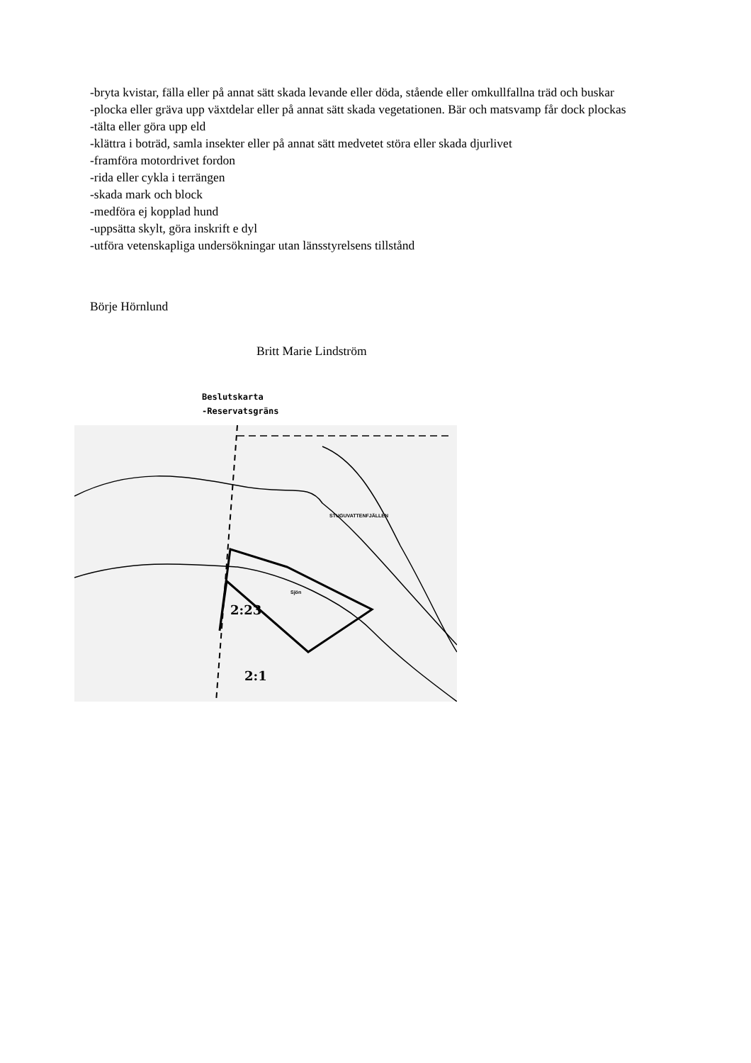-bryta kvistar, fälla eller på annat sätt skada levande eller döda, stående eller omkullfallna träd och buskar
-plocka eller gräva upp växtdelar eller på annat sätt skada vegetationen. Bär och matsvamp får dock plockas
-tälta eller göra upp eld
-klättra i boträd, samla insekter eller på annat sätt medvetet störa eller skada djurlivet
-framföra motordrivet fordon
-rida eller cykla i terrängen
-skada mark och block
-medföra ej kopplad hund
-uppsätta skylt, göra inskrift e dyl
-utföra vetenskapliga undersökningar utan länsstyrelsens tillstånd
Börje Hörnlund
Britt Marie Lindström
Beslutskarta
-Reservatsgräns
2:23
2:1
STUGUVATTENFJÄLLEN
Sjön